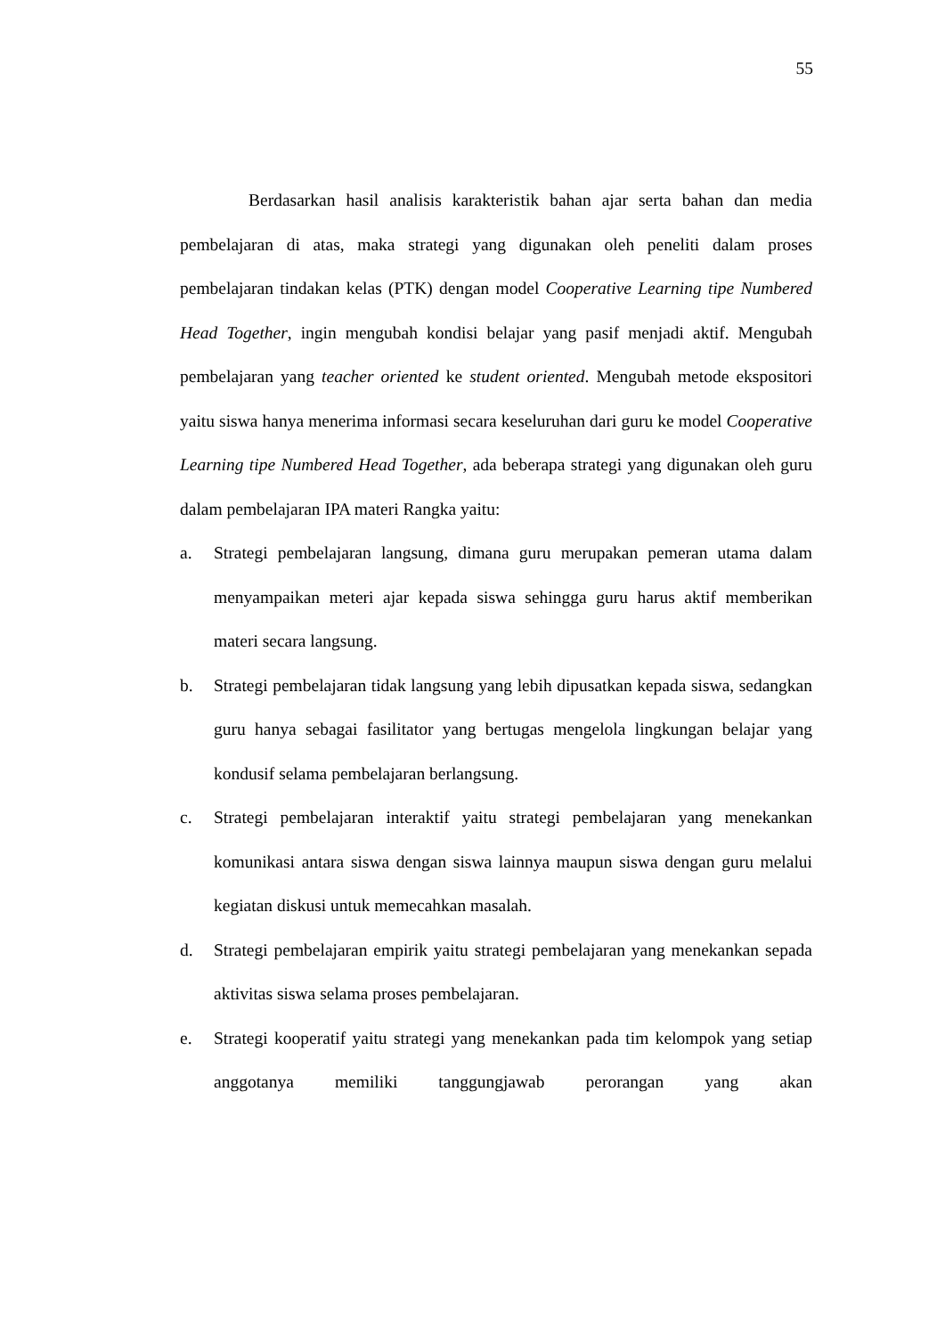55
Berdasarkan hasil analisis karakteristik bahan ajar serta bahan dan media pembelajaran di atas, maka strategi yang digunakan oleh peneliti dalam proses pembelajaran tindakan kelas (PTK) dengan model Cooperative Learning tipe Numbered Head Together, ingin mengubah kondisi belajar yang pasif menjadi aktif. Mengubah pembelajaran yang teacher oriented ke student oriented. Mengubah metode ekspositori yaitu siswa hanya menerima informasi secara keseluruhan dari guru ke model Cooperative Learning tipe Numbered Head Together, ada beberapa strategi yang digunakan oleh guru dalam pembelajaran IPA materi Rangka yaitu:
a. Strategi pembelajaran langsung, dimana guru merupakan pemeran utama dalam menyampaikan meteri ajar kepada siswa sehingga guru harus aktif memberikan materi secara langsung.
b. Strategi pembelajaran tidak langsung yang lebih dipusatkan kepada siswa, sedangkan guru hanya sebagai fasilitator yang bertugas mengelola lingkungan belajar yang kondusif selama pembelajaran berlangsung.
c. Strategi pembelajaran interaktif yaitu strategi pembelajaran yang menekankan komunikasi antara siswa dengan siswa lainnya maupun siswa dengan guru melalui kegiatan diskusi untuk memecahkan masalah.
d. Strategi pembelajaran empirik yaitu strategi pembelajaran yang menekankan sepada aktivitas siswa selama proses pembelajaran.
e. Strategi kooperatif yaitu strategi yang menekankan pada tim kelompok yang setiap anggotanya memiliki tanggungjawab perorangan yang akan